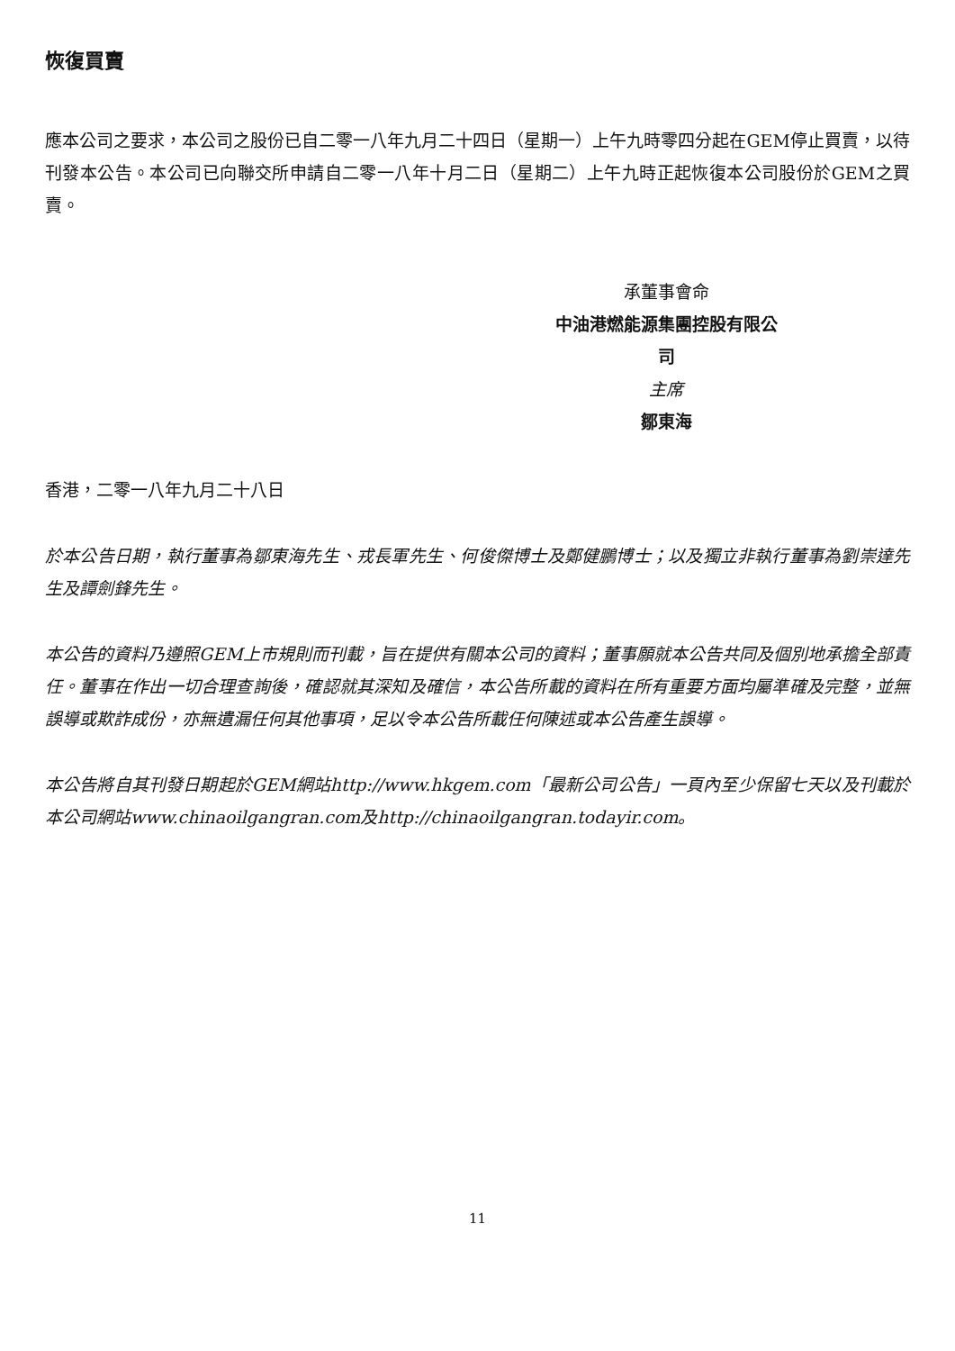恢復買賣
應本公司之要求，本公司之股份已自二零一八年九月二十四日（星期一）上午九時零四分起在GEM停止買賣，以待刊發本公告。本公司已向聯交所申請自二零一八年十月二日（星期二）上午九時正起恢復本公司股份於GEM之買賣。
承董事會命
中油港燃能源集團控股有限公司
主席
鄒東海
香港，二零一八年九月二十八日
於本公告日期，執行董事為鄒東海先生、戎長軍先生、何俊傑博士及鄭健鵬博士；以及獨立非執行董事為劉崇達先生及譚劍鋒先生。
本公告的資料乃遵照GEM上市規則而刊載，旨在提供有關本公司的資料；董事願就本公告共同及個別地承擔全部責任。董事在作出一切合理查詢後，確認就其深知及確信，本公告所載的資料在所有重要方面均屬準確及完整，並無誤導或欺詐成份，亦無遺漏任何其他事項，足以令本公告所載任何陳述或本公告產生誤導。
本公告將自其刊發日期起於GEM網站http://www.hkgem.com「最新公司公告」一頁內至少保留七天以及刊載於本公司網站www.chinaoilgangran.com及http://chinaoilgangran.todayir.com。
11